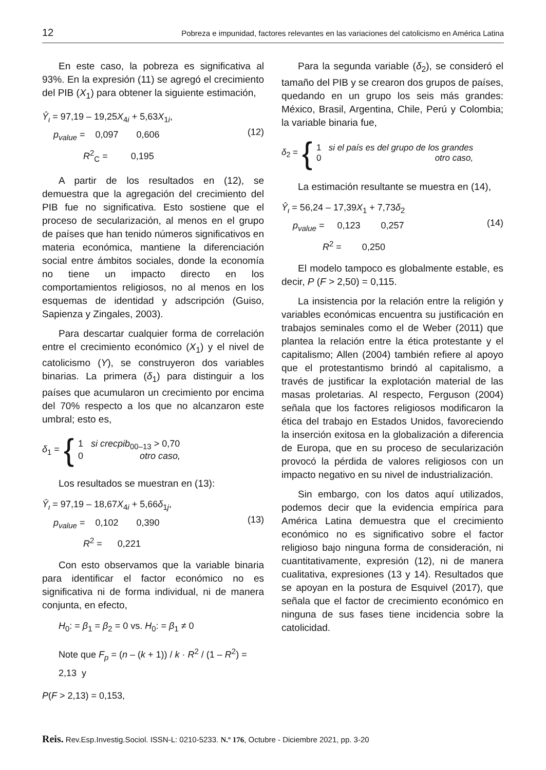12 Pobreza e impunidad, factores relevantes en las variaciones del catolicismo en América Latina
En este caso, la pobreza es significativa al 93%. En la expresión (11) se agregó el crecimiento del PIB (X<sub>1</sub>) para obtener la siguiente estimación,
Ŷ<sub>ι</sub> = 97,19 – 19,25X<sub>4i</sub> + 5,63X<sub>1i</sub>,
p<sub>value</sub> = 0,097 0,606
R<sup>2</sup><sub>C</sub> = 0,195
(12)
A partir de los resultados en (12), se demuestra que la agregación del crecimiento del PIB fue no significativa. Esto sostiene que el proceso de secularización, al menos en el grupo de países que han tenido números significativos en materia económica, mantiene la diferenciación social entre ámbitos sociales, donde la economía no tiene un impacto directo en los comportamientos religiosos, no al menos en los esquemas de identidad y adscripción (Guiso, Sapienza y Zingales, 2003).
Para descartar cualquier forma de correlación entre el crecimiento económico (X<sub>1</sub>) y el nivel de catolicismo (Y), se construyeron dos variables binarias. La primera (δ<sub>1</sub>) para distinguir a los países que acumularon un crecimiento por encima del 70% respecto a los que no alcanzaron este umbral; esto es,
δ<sub>1</sub> = {
1 si crecpib<sub>00–13</sub> > 0,70
0 otro caso,
Los resultados se muestran en (13):
Ŷ<sub>ι</sub> = 97,19 – 18,67X<sub>4i</sub> + 5,66δ<sub>1j</sub>,
p<sub>value</sub> = 0,102 0,390
R<sup>2</sup> = 0,221
(13)
Con esto observamos que la variable binaria para identificar el factor económico no es significativa ni de forma individual, ni de manera conjunta, en efecto,
H<sub>0</sub>: = β<sub>1</sub> = β<sub>2</sub> = 0 vs. H<sub>0</sub>: = β<sub>1</sub> ≠ 0
Note que F<sub>p</sub> = (n – (k + 1)) / k · R<sup>2</sup> / (1 – R<sup>2</sup>) = 2,13 y
P(F > 2,13) = 0,153,
Para la segunda variable (δ<sub>2</sub>), se consideró el tamaño del PIB y se crearon dos grupos de países, quedando en un grupo los seis más grandes: México, Brasil, Argentina, Chile, Perú y Colombia; la variable binaria fue,
δ<sub>2</sub> = {
1 si el país es del grupo de los grandes
0 otro caso,
La estimación resultante se muestra en (14),
Ŷ<sub>ι</sub> = 56,24 – 17,39X<sub>1</sub> + 7,73δ<sub>2</sub>
p<sub>value</sub> = 0,123 0,257
R<sup>2</sup> = 0,250
(14)
El modelo tampoco es globalmente estable, es decir, P (F > 2,50) = 0,115.
La insistencia por la relación entre la religión y variables económicas encuentra su justificación en trabajos seminales como el de Weber (2011) que plantea la relación entre la ética protestante y el capitalismo; Allen (2004) también refiere al apoyo que el protestantismo brindó al capitalismo, a través de justificar la explotación material de las masas proletarias. Al respecto, Ferguson (2004) señala que los factores religiosos modificaron la ética del trabajo en Estados Unidos, favoreciendo la inserción exitosa en la globalización a diferencia de Europa, que en su proceso de secularización provocó la pérdida de valores religiosos con un impacto negativo en su nivel de industrialización.
Sin embargo, con los datos aquí utilizados, podemos decir que la evidencia empírica para América Latina demuestra que el crecimiento económico no es significativo sobre el factor religioso bajo ninguna forma de consideración, ni cuantitativamente, expresión (12), ni de manera cualitativa, expresiones (13 y 14). Resultados que se apoyan en la postura de Esquivel (2017), que señala que el factor de crecimiento económico en ninguna de sus fases tiene incidencia sobre la catolicidad.
Reis. Rev.Esp.Investig.Sociol. ISSN-L: 0210-5233. N.º 176, Octubre - Diciembre 2021, pp. 3-20